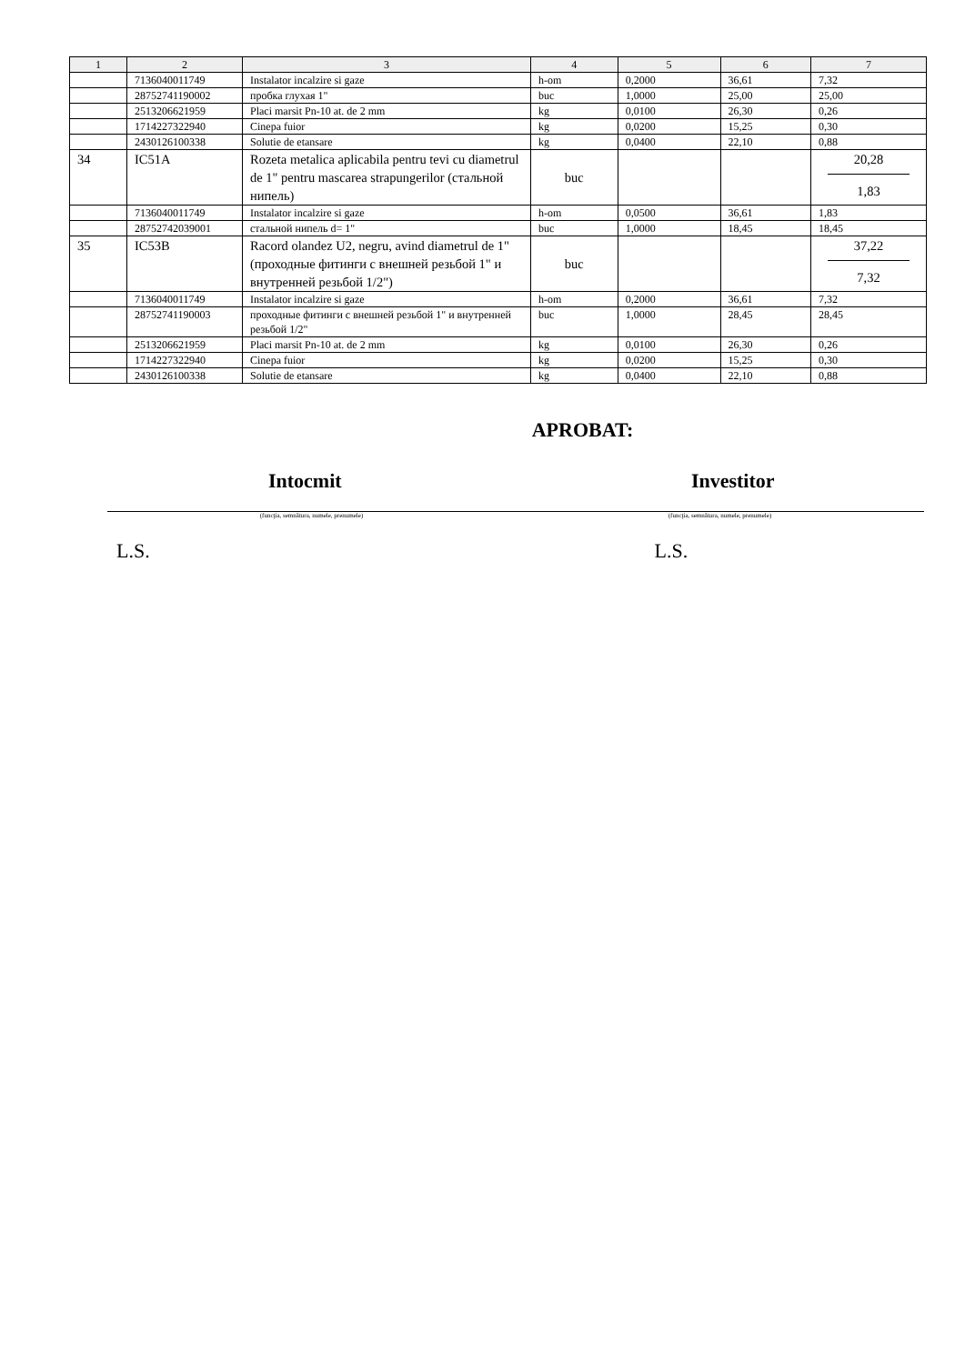| 1 | 2 | 3 | 4 | 5 | 6 | 7 |
| --- | --- | --- | --- | --- | --- | --- |
| | 7136040011749 | Instalator incalzire si gaze | h-om | 0,2000 | 36,61 | 7,32 |
| | 28752741190002 | пробка глухая 1" | buc | 1,0000 | 25,00 | 25,00 |
| | 2513206621959 | Placi marsit Pn-10 at. de 2 mm | kg | 0,0100 | 26,30 | 0,26 |
| | 1714227322940 | Cinepa fuior | kg | 0,0200 | 15,25 | 0,30 |
| | 2430126100338 | Solutie de etansare | kg | 0,0400 | 22,10 | 0,88 |
| 34 | IC51A | Rozeta metalica aplicabila pentru tevi cu diametrul de 1" pentru mascarea strapungerilor (стальной нипель) | buc | | | 20,28 1,83 |
| | 7136040011749 | Instalator incalzire si gaze | h-om | 0,0500 | 36,61 | 1,83 |
| | 28752742039001 | стальной нипель d= 1" | buc | 1,0000 | 18,45 | 18,45 |
| 35 | IC53B | Racord olandez U2, negru, avind diametrul de 1" (проходные фитинги с внешней резьбой 1" и внутренней резьбой 1/2") | buc | | | 37,22 7,32 |
| | 7136040011749 | Instalator incalzire si gaze | h-om | 0,2000 | 36,61 | 7,32 |
| | 28752741190003 | проходные фитинги с внешней резьбой 1" и внутренней резьбой 1/2" | buc | 1,0000 | 28,45 | 28,45 |
| | 2513206621959 | Placi marsit Pn-10 at. de 2 mm | kg | 0,0100 | 26,30 | 0,26 |
| | 1714227322940 | Cinepa fuior | kg | 0,0200 | 15,25 | 0,30 |
| | 2430126100338 | Solutie de etansare | kg | 0,0400 | 22,10 | 0,88 |
APROBAT:
Intocmit Investitor
(funcţia, semnătura, numele, prenumele) (funcţia, semnătura, numele, prenumele)
L.S. L.S.